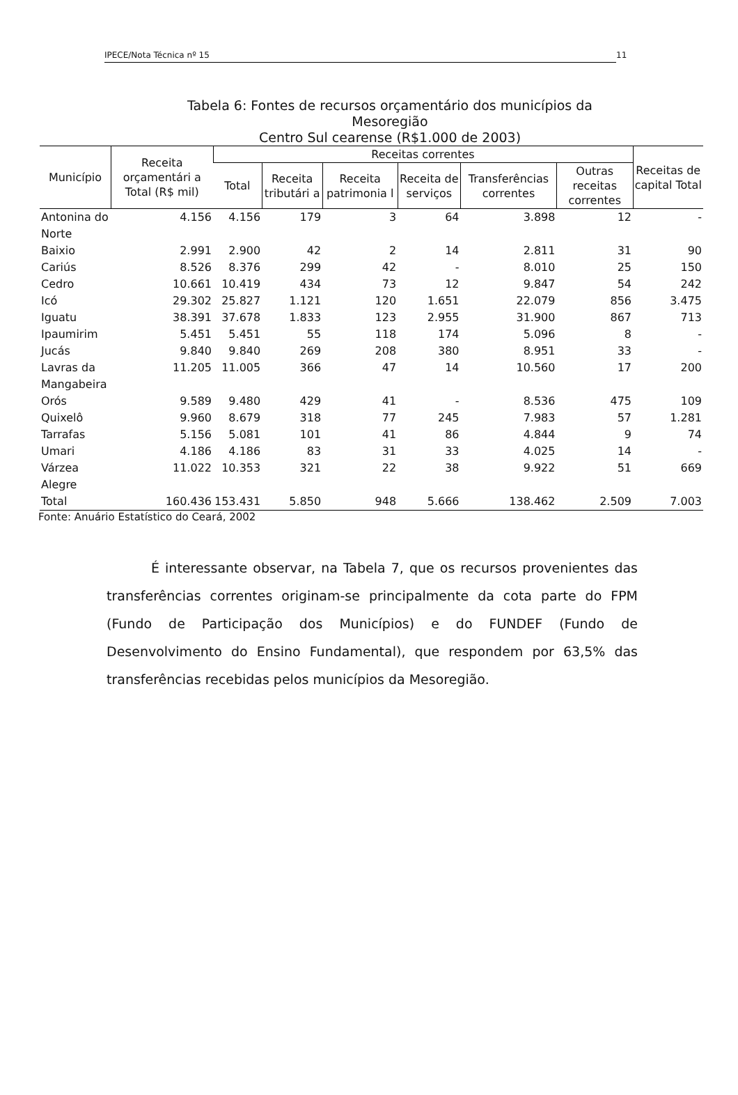IPECE/Nota Técnica nº 15
11
Tabela 6: Fontes de recursos orçamentário dos municípios da
Mesoregião
Centro Sul cearense (R$1.000 de 2003)
| Município | Receita orçamentári a Total (R$ mil) | Receitas correntes | | | | | | Receitas de capital Total |
| --- | --- | --- | --- | --- | --- | --- | --- | --- |
| | | Total | Receita tributári a | Receita patrimonia l | Receita de serviços | Transferências correntes | Outras receitas correntes | |
| Antonina do Norte | 4.156 | 4.156 | 179 | 3 | 64 | 3.898 | 12 | - |
| Baixio | 2.991 | 2.900 | 42 | 2 | 14 | 2.811 | 31 | 90 |
| Cariús | 8.526 | 8.376 | 299 | 42 | - | 8.010 | 25 | 150 |
| Cedro | 10.661 | 10.419 | 434 | 73 | 12 | 9.847 | 54 | 242 |
| Icó | 29.302 | 25.827 | 1.121 | 120 | 1.651 | 22.079 | 856 | 3.475 |
| Iguatu | 38.391 | 37.678 | 1.833 | 123 | 2.955 | 31.900 | 867 | 713 |
| Ipaumirim | 5.451 | 5.451 | 55 | 118 | 174 | 5.096 | 8 | - |
| Jucás | 9.840 | 9.840 | 269 | 208 | 380 | 8.951 | 33 | - |
| Lavras da Mangabeira | 11.205 | 11.005 | 366 | 47 | 14 | 10.560 | 17 | 200 |
| Orós | 9.589 | 9.480 | 429 | 41 | - | 8.536 | 475 | 109 |
| Quixelô | 9.960 | 8.679 | 318 | 77 | 245 | 7.983 | 57 | 1.281 |
| Tarrafas | 5.156 | 5.081 | 101 | 41 | 86 | 4.844 | 9 | 74 |
| Umari | 4.186 | 4.186 | 83 | 31 | 33 | 4.025 | 14 | - |
| Várzea Alegre | 11.022 | 10.353 | 321 | 22 | 38 | 9.922 | 51 | 669 |
| Total | 160.436 | 153.431 | 5.850 | 948 | 5.666 | 138.462 | 2.509 | 7.003 |
Fonte: Anuário Estatístico do Ceará, 2002
É interessante observar, na Tabela 7, que os recursos provenientes das transferências correntes originam-se principalmente da cota parte do FPM (Fundo de Participação dos Municípios) e do FUNDEF (Fundo de Desenvolvimento do Ensino Fundamental), que respondem por 63,5% das transferências recebidas pelos municípios da Mesoregião.